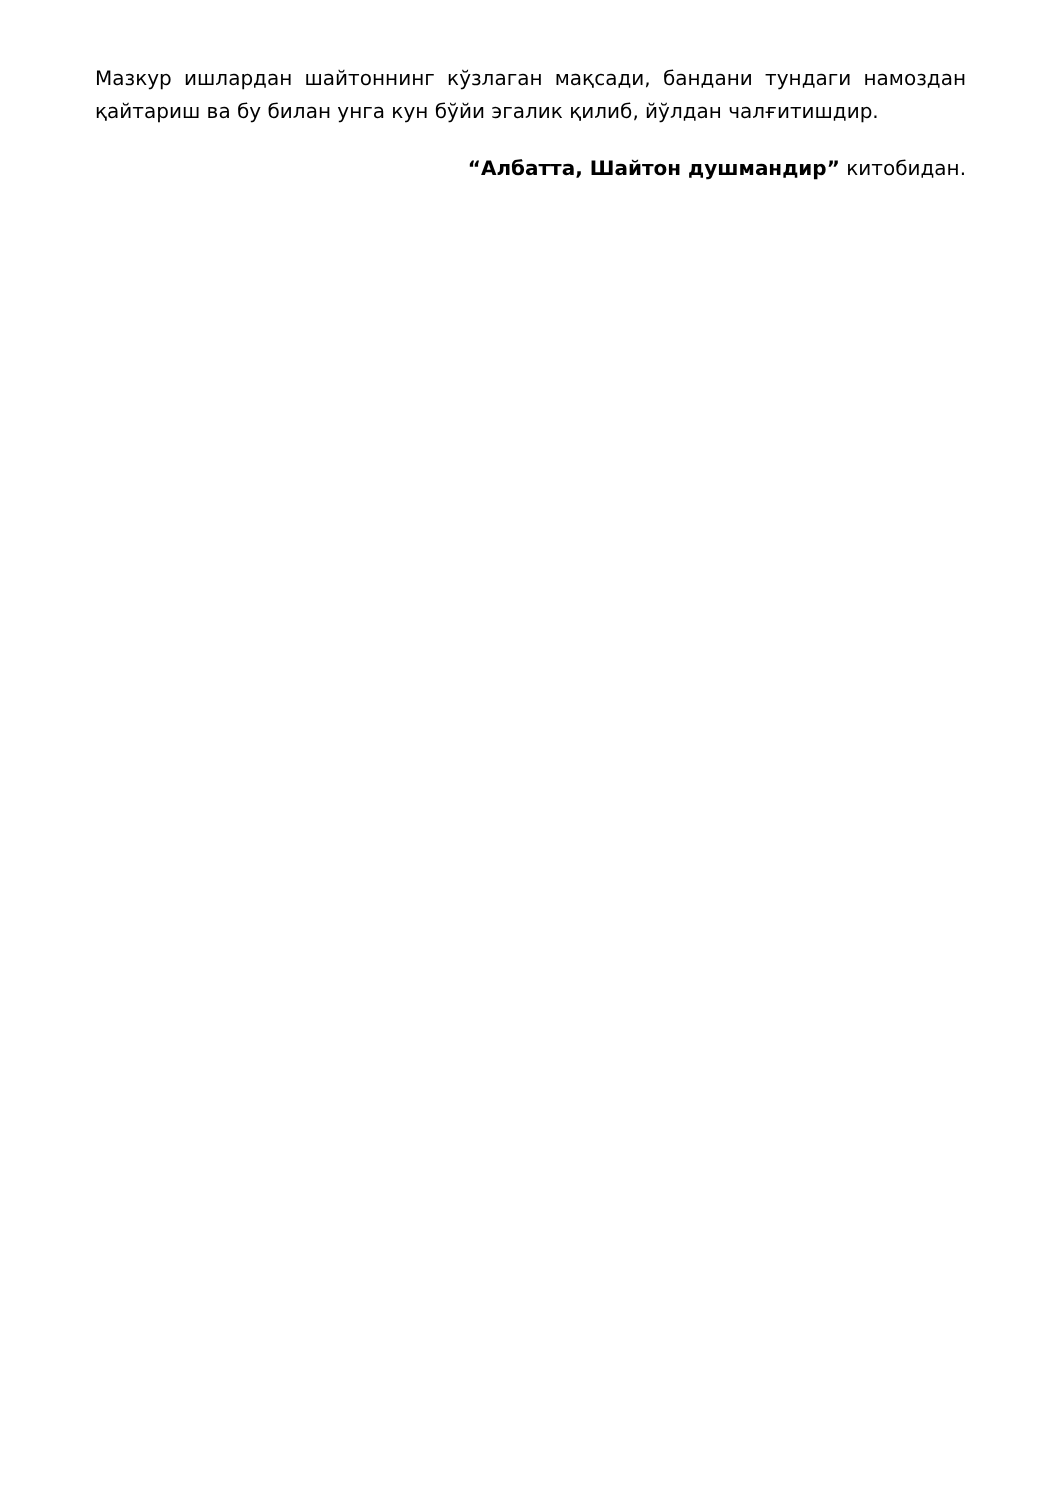Мазкур ишлардан шайтоннинг кўзлаган мақсади, бандани тундаги намоздан қайтариш ва бу билан унга кун бўйи эгалик қилиб, йўлдан чалғитишдир.
“Албатта, Шайтон душмандир” китобидан.